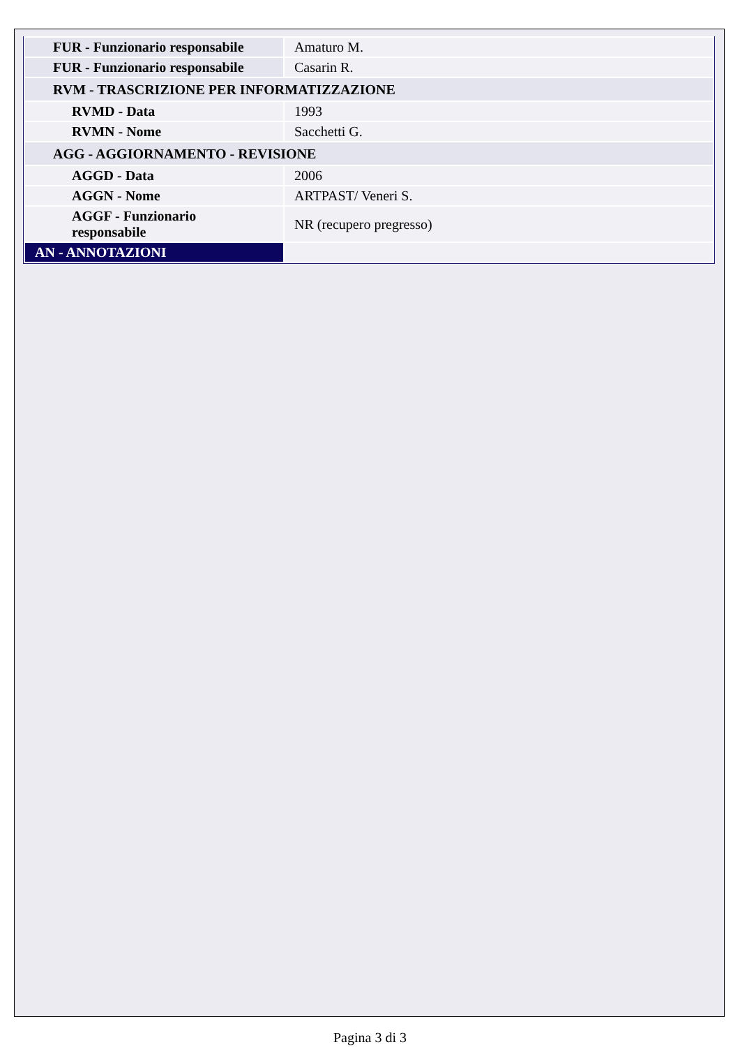| FUR - Funzionario responsabile | Amaturo M. |
| FUR - Funzionario responsabile | Casarin R. |
| RVM - TRASCRIZIONE PER INFORMATIZZAZIONE | |
| RVMD - Data | 1993 |
| RVMN - Nome | Sacchetti G. |
| AGG - AGGIORNAMENTO - REVISIONE | |
| AGGD - Data | 2006 |
| AGGN - Nome | ARTPAST/ Veneri S. |
| AGGF - Funzionario responsabile | NR (recupero pregresso) |
| AN - ANNOTAZIONI | |
Pagina 3 di 3